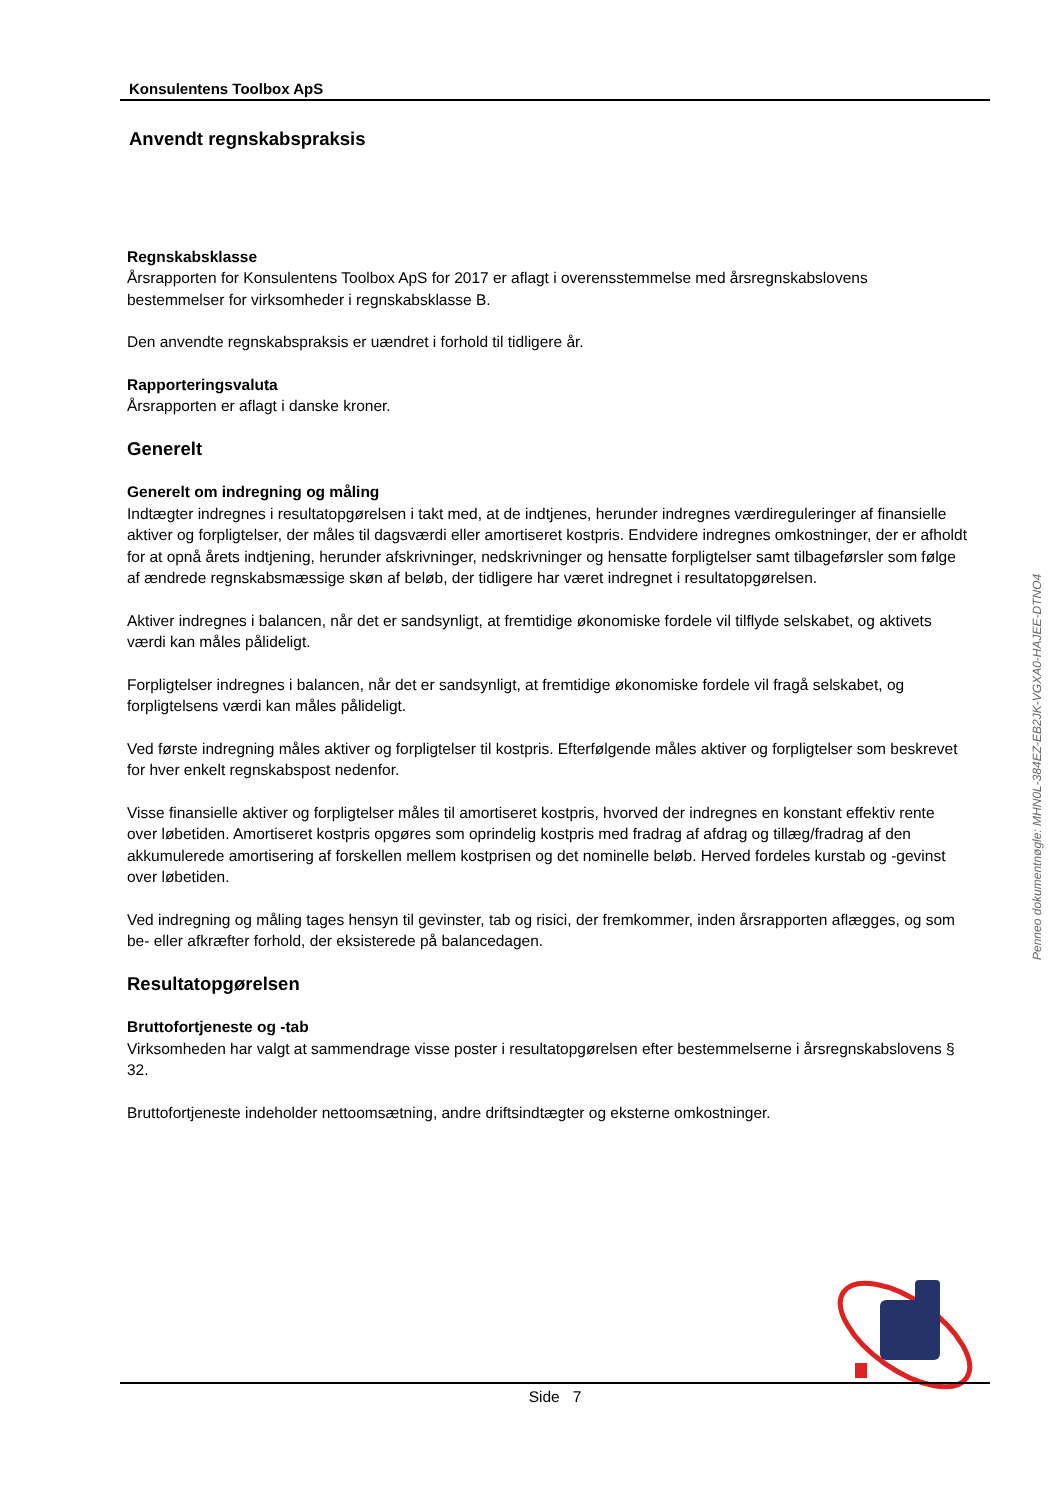Konsulentens Toolbox ApS
Anvendt regnskabspraksis
Regnskabsklasse
Årsrapporten for Konsulentens Toolbox ApS for 2017 er aflagt i overensstemmelse med årsregnskabslovens bestemmelser for virksomheder i regnskabsklasse B.
Den anvendte regnskabspraksis er uændret i forhold til tidligere år.
Rapporteringsvaluta
Årsrapporten er aflagt i danske kroner.
Generelt
Generelt om indregning og måling
Indtægter indregnes i resultatopgørelsen i takt med, at de indtjenes, herunder indregnes værdireguleringer af finansielle aktiver og forpligtelser, der måles til dagsværdi eller amortiseret kostpris. Endvidere indregnes omkostninger, der er afholdt for at opnå årets indtjening, herunder afskrivninger, nedskrivninger og hensatte forpligtelser samt tilbageførsler som følge af ændrede regnskabsmæssige skøn af beløb, der tidligere har været indregnet i resultatopgørelsen.
Aktiver indregnes i balancen, når det er sandsynligt, at fremtidige økonomiske fordele vil tilflyde selskabet, og aktivets værdi kan måles pålideligt.
Forpligtelser indregnes i balancen, når det er sandsynligt, at fremtidige økonomiske fordele vil fragå selskabet, og forpligtelsens værdi kan måles pålideligt.
Ved første indregning måles aktiver og forpligtelser til kostpris. Efterfølgende måles aktiver og forpligtelser som beskrevet for hver enkelt regnskabspost nedenfor.
Visse finansielle aktiver og forpligtelser måles til amortiseret kostpris, hvorved der indregnes en konstant effektiv rente over løbetiden. Amortiseret kostpris opgøres som oprindelig kostpris med fradrag af afdrag og tillæg/fradrag af den akkumulerede amortisering af forskellen mellem kostprisen og det nominelle beløb. Herved fordeles kurstab og -gevinst over løbetiden.
Ved indregning og måling tages hensyn til gevinster, tab og risici, der fremkommer, inden årsrapporten aflægges, og som be- eller afkræfter forhold, der eksisterede på balancedagen.
Resultatopgørelsen
Bruttofortjeneste og -tab
Virksomheden har valgt at sammendrage visse poster i resultatopgørelsen efter bestemmelserne i årsregnskabslovens § 32.
Bruttofortjeneste indeholder nettoomsætning, andre driftsindtægter og eksterne omkostninger.
Penneo dokumentnøgle: MHN0L-384EZ-EB2JK-VGXA0-HAJEE-DTNO4
Side 7